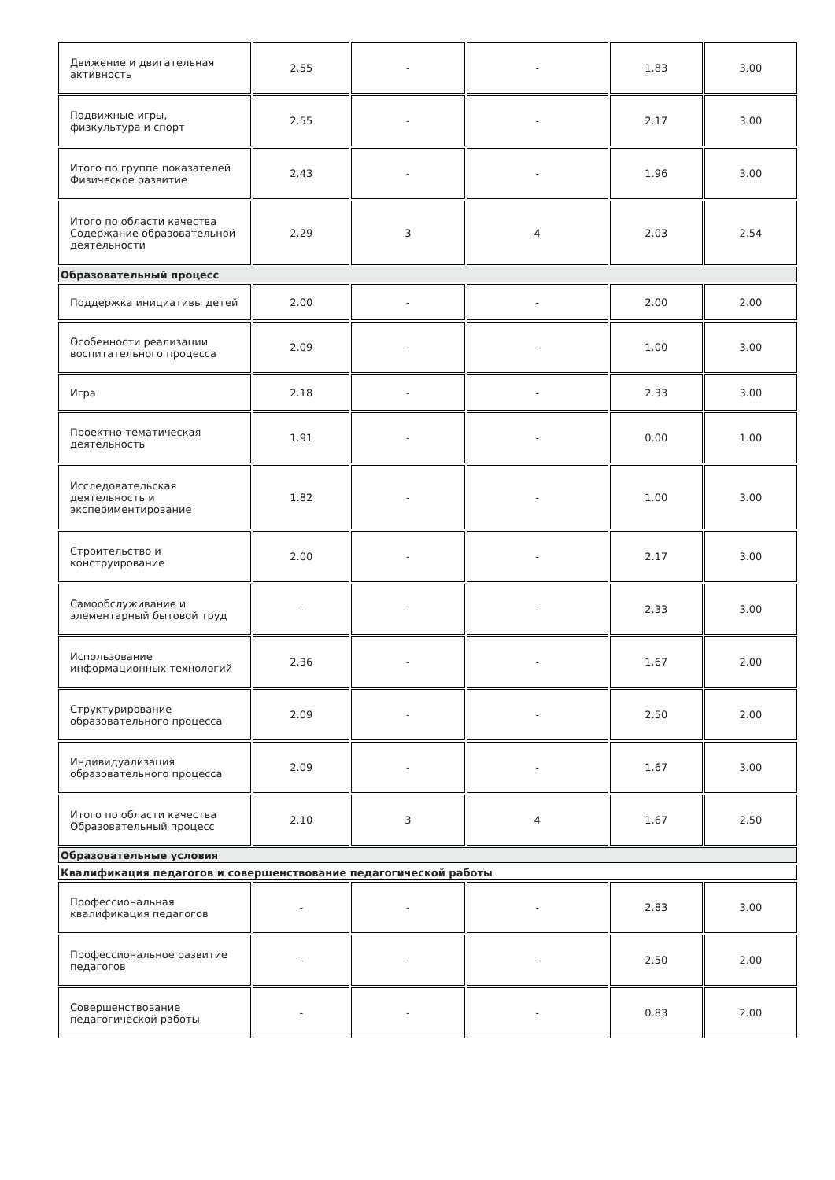| Движение и двигательная активность | 2.55 | - | - | 1.83 | 3.00 |
| Подвижные игры, физкультура и спорт | 2.55 | - | - | 2.17 | 3.00 |
| Итого по группе показателей Физическое развитие | 2.43 | - | - | 1.96 | 3.00 |
| Итого по области качества Содержание образовательной деятельности | 2.29 | 3 | 4 | 2.03 | 2.54 |
| Образовательный процесс | | | | | |
| Поддержка инициативы детей | 2.00 | - | - | 2.00 | 2.00 |
| Особенности реализации воспитательного процесса | 2.09 | - | - | 1.00 | 3.00 |
| Игра | 2.18 | - | - | 2.33 | 3.00 |
| Проектно-тематическая деятельность | 1.91 | - | - | 0.00 | 1.00 |
| Исследовательская деятельность и экспериментирование | 1.82 | - | - | 1.00 | 3.00 |
| Строительство и конструирование | 2.00 | - | - | 2.17 | 3.00 |
| Самообслуживание и элементарный бытовой труд | - | - | - | 2.33 | 3.00 |
| Использование информационных технологий | 2.36 | - | - | 1.67 | 2.00 |
| Структурирование образовательного процесса | 2.09 | - | - | 2.50 | 2.00 |
| Индивидуализация образовательного процесса | 2.09 | - | - | 1.67 | 3.00 |
| Итого по области качества Образовательный процесс | 2.10 | 3 | 4 | 1.67 | 2.50 |
| Образовательные условия | | | | | |
| Квалификация педагогов и совершенствование педагогической работы | | | | | |
| Профессиональная квалификация педагогов | - | - | - | 2.83 | 3.00 |
| Профессиональное развитие педагогов | - | - | - | 2.50 | 2.00 |
| Совершенствование педагогической работы | - | - | - | 0.83 | 2.00 |